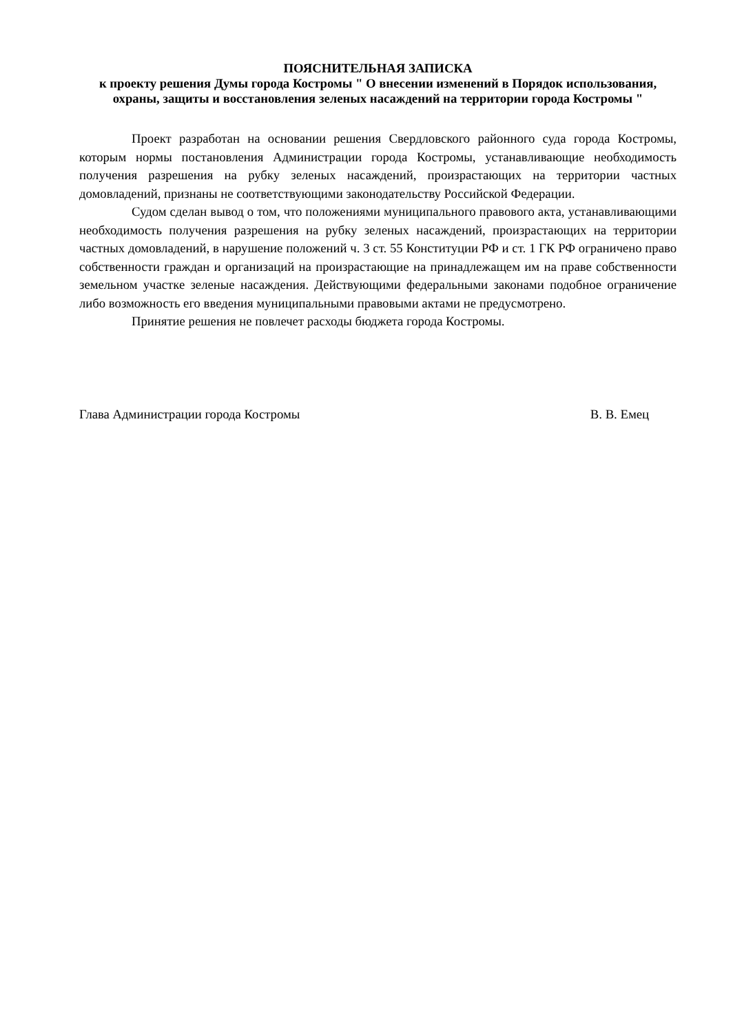ПОЯСНИТЕЛЬНАЯ ЗАПИСКА
к проекту решения Думы города Костромы " О внесении изменений в Порядок использования, охраны, защиты и восстановления зеленых насаждений на территории города Костромы "
Проект разработан на основании решения Свердловского районного суда города Костромы, которым нормы постановления Администрации города Костромы, устанавливающие необходимость получения разрешения на рубку зеленых насаждений, произрастающих на территории частных домовладений, признаны не соответствующими законодательству Российской Федерации.
Судом сделан вывод о том, что положениями муниципального правового акта, устанавливающими необходимость получения разрешения на рубку зеленых насаждений, произрастающих на территории частных домовладений, в нарушение положений ч. 3 ст. 55 Конституции РФ и ст. 1 ГК РФ ограничено право собственности граждан и организаций на произрастающие на принадлежащем им на праве собственности земельном участке зеленые насаждения. Действующими федеральными законами подобное ограничение либо возможность его введения муниципальными правовыми актами не предусмотрено.
Принятие решения не повлечет расходы бюджета города Костромы.
Глава Администрации города Костромы В. В. Емец